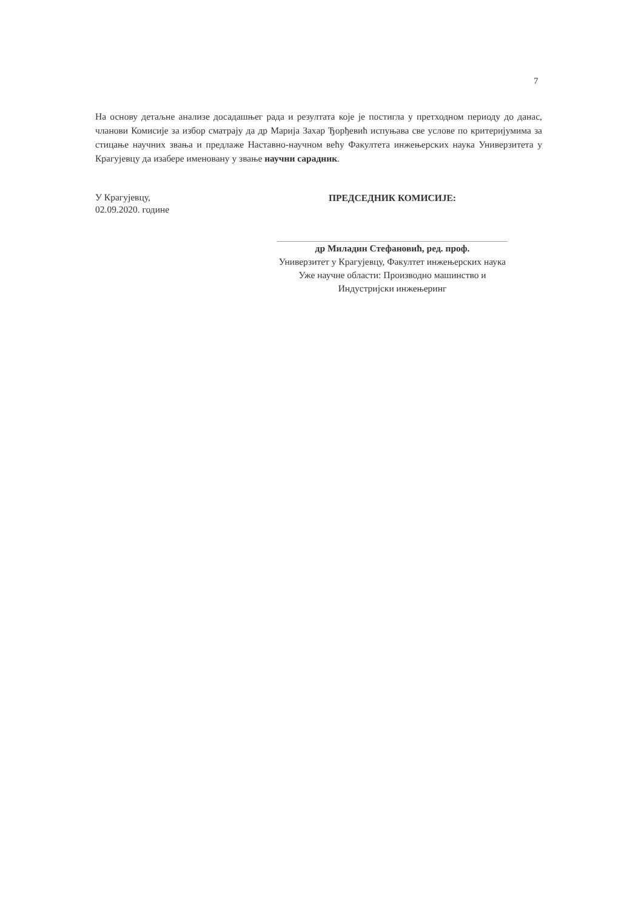7
На основу детаљне анализе досадашњег рада и резултата које је постигла у претходном периоду до данас, чланови Комисије за избор сматрају да др Марија Захар Ђорђевић испуњава све услове по критеријумима за стицање научних звања и предлаже Наставно-научном већу Факултета инжењерских наука Универзитета у Крагујевцу да изабере именовану у звање научни сарадник.
У Крагујевцу,
02.09.2020. године
ПРЕДСЕДНИК КОМИСИЈЕ:
др Миладин Стефановић, ред. проф.
Универзитет у Крагујевцу, Факултет инжењерских наука
Уже научне области: Производно машинство и
Индустријски инжењеринг